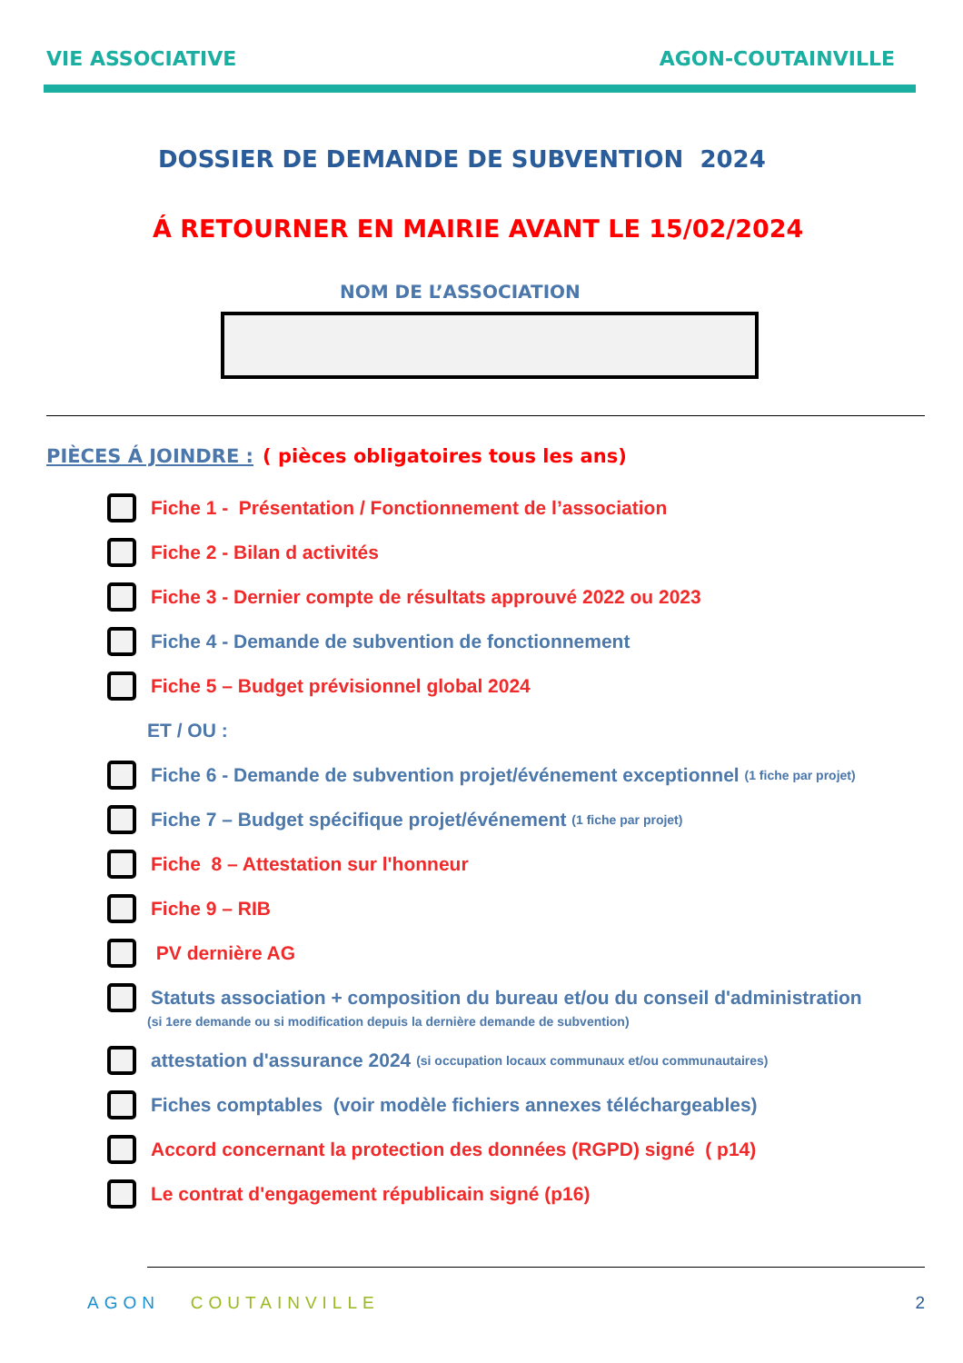VIE ASSOCIATIVE AGON-COUTAINVILLE
DOSSIER DE DEMANDE DE SUBVENTION 2024
Á RETOURNER EN MAIRIE AVANT LE 15/02/2024
NOM DE L’ASSOCIATION
PIÈCES Á JOINDRE : ( pièces obligatoires tous les ans)
Fiche 1 - Présentation / Fonctionnement de l’association
Fiche 2 - Bilan d activités
Fiche 3 - Dernier compte de résultats approuvé 2022 ou 2023
Fiche 4 - Demande de subvention de fonctionnement
Fiche 5 – Budget prévisionnel global 2024
ET / OU :
Fiche 6 - Demande de subvention projet/événement exceptionnel (1 fiche par projet)
Fiche 7 – Budget spécifique projet/événement (1 fiche par projet)
Fiche 8 – Attestation sur l'honneur
Fiche 9 – RIB
PV dernière AG
Statuts association + composition du bureau et/ou du conseil d'administration
(si 1ere demande ou si modification depuis la dernière demande de subvention)
attestation d'assurance 2024 (si occupation locaux communaux et/ou communautaires)
Fiches comptables (voir modèle fichiers annexes téléchargeables)
Accord concernant la protection des données (RGPD) signé ( p14)
Le contrat d'engagement républicain signé (p16)
AGON COUTAINVILLE 2